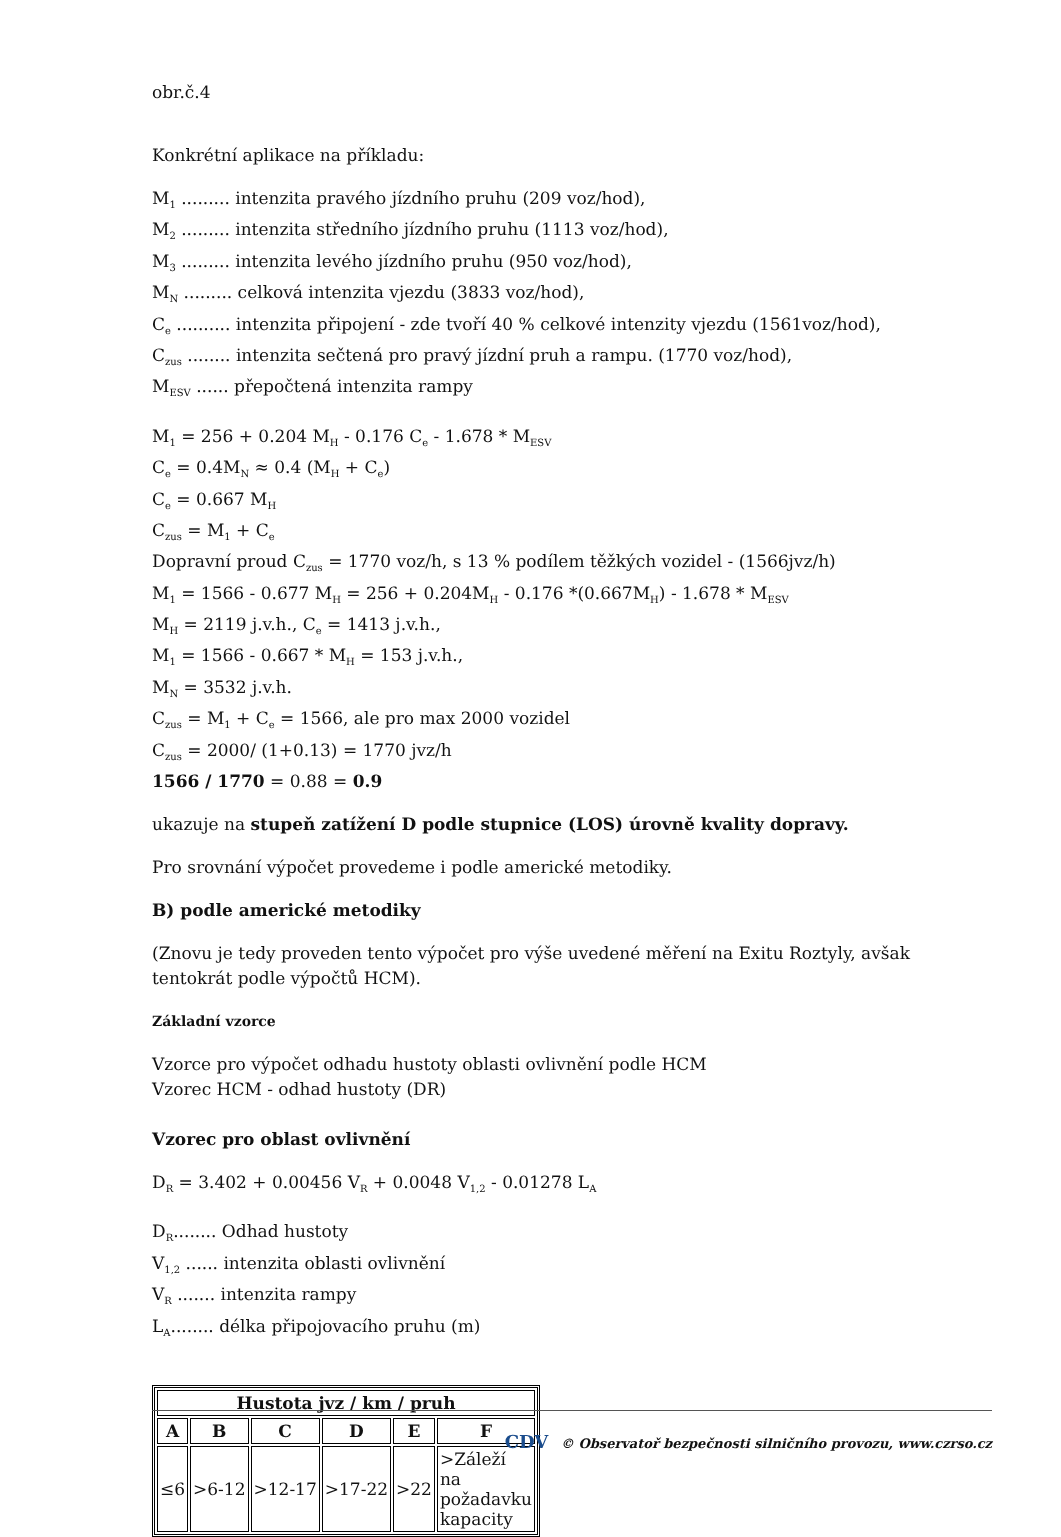obr.č.4
Konkrétní aplikace na příkladu:
M<sub>1</sub> ......... intenzita pravého jízdního pruhu (209 voz/hod),
M<sub>2</sub> ......... intenzita středního jízdního pruhu (1113 voz/hod),
M<sub>3</sub> ......... intenzita levého jízdního pruhu (950 voz/hod),
M<sub>N</sub> ......... celková intenzita vjezdu (3833 voz/hod),
C<sub>e</sub> .......... intenzita připojení - zde tvoří 40 % celkové intenzity vjezdu (1561voz/hod),
C<sub>zus</sub> ........ intenzita sečtená pro pravý jízdní pruh a rampu. (1770 voz/hod),
M<sub>ESV</sub> ...... přepočtená intenzita rampy
M<sub>1</sub> = 256 + 0.204 M<sub>H</sub> - 0.176 C<sub>e</sub> - 1.678 * M<sub>ESV</sub>
C<sub>e</sub> = 0.4M<sub>N</sub> ≈ 0.4 (M<sub>H</sub> + C<sub>e</sub>)
C<sub>e</sub> = 0.667 M<sub>H</sub>
C<sub>zus</sub> = M<sub>1</sub> + C<sub>e</sub>
Dopravní proud C<sub>zus</sub> = 1770 voz/h, s 13 % podílem těžkých vozidel - (1566jvz/h)
M<sub>1</sub> = 1566 - 0.677 M<sub>H</sub> = 256 + 0.204M<sub>H</sub> - 0.176 *(0.667M<sub>H</sub>) - 1.678 * M<sub>ESV</sub>
M<sub>H</sub> = 2119 j.v.h., C<sub>e</sub> = 1413 j.v.h.,
M<sub>1</sub> = 1566 - 0.667 * M<sub>H</sub> = 153 j.v.h.,
M<sub>N</sub> = 3532 j.v.h.
C<sub>zus</sub> = M<sub>1</sub> + C<sub>e</sub> = 1566, ale pro max 2000 vozidel
C<sub>zus</sub> = 2000/ (1+0.13) = 1770 jvz/h
1566 / 1770 = 0.88 = 0.9
ukazuje na stupeň zatížení D podle stupnice (LOS) úrovně kvality dopravy.
Pro srovnání výpočet provedeme i podle americké metodiky.
B) podle americké metodiky
(Znovu je tedy proveden tento výpočet pro výše uvedené měření na Exitu Roztyly, avšak tentokrát podle výpočtů HCM).
Základní vzorce
Vzorce pro výpočet odhadu hustoty oblasti ovlivnění podle HCM
Vzorec HCM - odhad hustoty (DR)
Vzorec pro oblast ovlivnění
D<sub>R</sub> = 3.402 + 0.00456 V<sub>R</sub> + 0.0048 V<sub>1,2</sub> - 0.01278 L<sub>A</sub>
D<sub>R</sub>........ Odhad hustoty
V<sub>1,2</sub> ...... intenzita oblasti ovlivnění
V<sub>R</sub> ....... intenzita rampy
L<sub>A</sub>........ délka připojovacího pruhu (m)
| Hustota jvz / km / pruh | | | | | |
| --- | --- | --- | --- | --- | --- |
| A | B | C | D | E | F |
| ≤6 | >6-12 | >12-17 | >17-22 | >22 | >Záleží na požadavku kapacity |
CDV © Observatoř bezpečnosti silničního provozu, www.czrso.cz